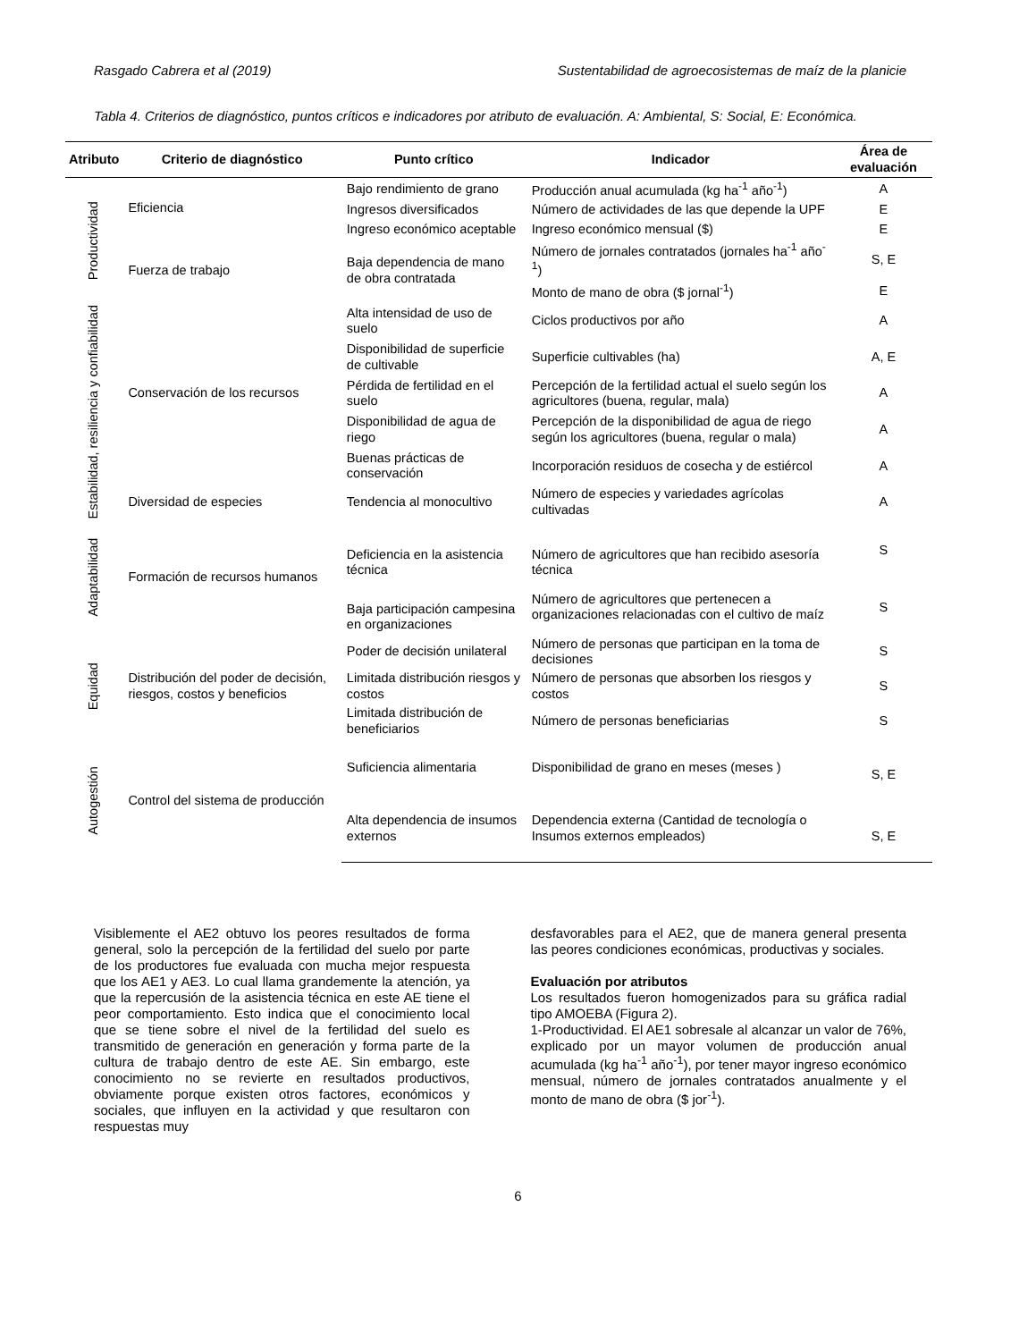Rasgado Cabrera et al (2019) Sustentabilidad de agroecosistemas de maíz de la planicie
Tabla 4. Criterios de diagnóstico, puntos críticos e indicadores por atributo de evaluación. A: Ambiental, S: Social, E: Económica.
| Atributo | Criterio de diagnóstico | Punto crítico | Indicador | Área de evaluación |
| --- | --- | --- | --- | --- |
| Productividad | Eficiencia | Bajo rendimiento de grano | Producción anual acumulada (kg ha<sup>-1</sup> año<sup>-1</sup>) | A |
| | | Ingresos diversificados | Número de actividades de las que depende la UPF | E |
| | | Ingreso económico aceptable | Ingreso económico mensual ($) | E |
| | Fuerza de trabajo | Baja dependencia de mano de obra contratada | Número de jornales contratados (jornales ha<sup>-1</sup> año<sup>-1</sup>) | S, E |
| | | | Monto de mano de obra ($ jornal<sup>-1</sup>) | E |
| Estabilidad, resiliencia y confiabilidad | Conservación de los recursos | Alta intensidad de uso de suelo | Ciclos productivos por año | A |
| | | Disponibilidad de superficie de cultivable | Superficie cultivables (ha) | A, E |
| | | Pérdida de fertilidad en el suelo | Percepción de la fertilidad actual el suelo según los agricultores (buena, regular, mala) | A |
| | | Disponibilidad de agua de riego | Percepción de la disponibilidad de agua de riego según los agricultores (buena, regular o mala) | A |
| | | Buenas prácticas de conservación | Incorporación residuos de cosecha y de estiércol | A |
| | Diversidad de especies | Tendencia al monocultivo | Número de especies y variedades agrícolas cultivadas | A |
| Adaptabilidad | Formación de recursos humanos | Deficiencia en la asistencia técnica | Número de agricultores que han recibido asesoría técnica | S |
| | | Baja participación campesina en organizaciones | Número de agricultores que pertenecen a organizaciones relacionadas con el cultivo de maíz | S |
| Equidad | Distribución del poder de decisión, riesgos, costos y beneficios | Poder de decisión unilateral | Número de personas que participan en la toma de decisiones | S |
| | | Limitada distribución riesgos y costos | Número de personas que absorben los riesgos y costos | S |
| | | Limitada distribución de beneficiarios | Número de personas beneficiarias | S |
| Autogestión | Control del sistema de producción | Suficiencia alimentaria | Disponibilidad de grano en meses (meses ) | S, E |
| | | Alta dependencia de insumos externos | Dependencia externa (Cantidad de tecnología o Insumos externos empleados) | S, E |
Visiblemente el AE2 obtuvo los peores resultados de forma general, solo la percepción de la fertilidad del suelo por parte de los productores fue evaluada con mucha mejor respuesta que los AE1 y AE3. Lo cual llama grandemente la atención, ya que la repercusión de la asistencia técnica en este AE tiene el peor comportamiento. Esto indica que el conocimiento local que se tiene sobre el nivel de la fertilidad del suelo es transmitido de generación en generación y forma parte de la cultura de trabajo dentro de este AE. Sin embargo, este conocimiento no se revierte en resultados productivos, obviamente porque existen otros factores, económicos y sociales, que influyen en la actividad y que resultaron con respuestas muy
desfavorables para el AE2, que de manera general presenta las peores condiciones económicas, productivas y sociales.
Evaluación por atributos
Los resultados fueron homogenizados para su gráfica radial tipo AMOEBA (Figura 2).
1-Productividad. El AE1 sobresale al alcanzar un valor de 76%, explicado por un mayor volumen de producción anual acumulada (kg ha<sup>-1</sup> año<sup>-1</sup>), por tener mayor ingreso económico mensual, número de jornales contratados anualmente y el monto de mano de obra ($ jor<sup>-1</sup>).
6